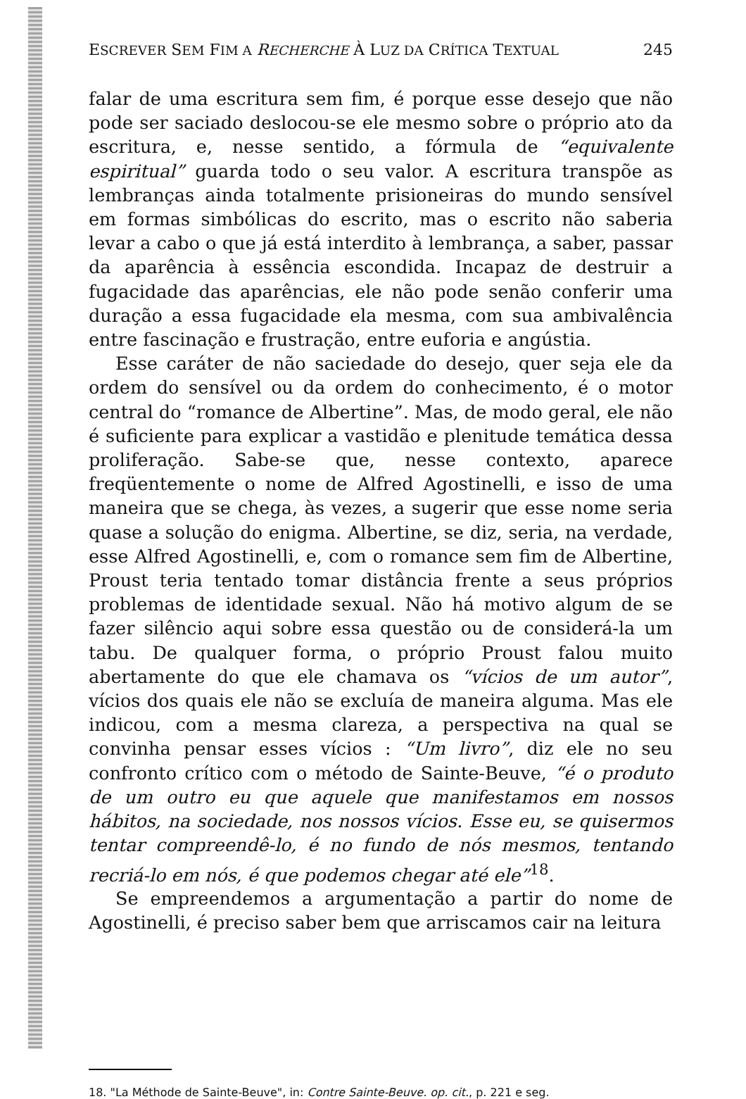ESCREVER SEM FIM A RECHERCHE À LUZ DA CRÍTICA TEXTUAL 245
falar de uma escritura sem fim, é porque esse desejo que não pode ser saciado deslocou-se ele mesmo sobre o próprio ato da escritura, e, nesse sentido, a fórmula de “equivalente espiritual” guarda todo o seu valor. A escritura transpõe as lembranças ainda totalmente prisioneiras do mundo sensível em formas simbólicas do escrito, mas o escrito não saberia levar a cabo o que já está interdito à lembrança, a saber, passar da aparência à essência escondida. Incapaz de destruir a fugacidade das aparências, ele não pode senão conferir uma duração a essa fugacidade ela mesma, com sua ambivalência entre fascinação e frustração, entre euforia e angústia.
Esse caráter de não saciedade do desejo, quer seja ele da ordem do sensível ou da ordem do conhecimento, é o motor central do “romance de Albertine”. Mas, de modo geral, ele não é suficiente para explicar a vastidão e plenitude temática dessa proliferação. Sabe-se que, nesse contexto, aparece freqüentemente o nome de Alfred Agostinelli, e isso de uma maneira que se chega, às vezes, a sugerir que esse nome seria quase a solução do enigma. Albertine, se diz, seria, na verdade, esse Alfred Agostinelli, e, com o romance sem fim de Albertine, Proust teria tentado tomar distância frente a seus próprios problemas de identidade sexual. Não há motivo algum de se fazer silêncio aqui sobre essa questão ou de considerá-la um tabu. De qualquer forma, o próprio Proust falou muito abertamente do que ele chamava os “vícios de um autor”, vícios dos quais ele não se excluía de maneira alguma. Mas ele indicou, com a mesma clareza, a perspectiva na qual se convinha pensar esses vícios : “Um livro”, diz ele no seu confronto crítico com o método de Sainte-Beuve, “é o produto de um outro eu que aquele que manifestamos em nossos hábitos, na sociedade, nos nossos vícios. Esse eu, se quisermos tentar compreendê-lo, é no fundo de nós mesmos, tentando recriá-lo em nós, é que podemos chegar até ele”<sup>18</sup>.
Se empreendemos a argumentação a partir do nome de Agostinelli, é preciso saber bem que arriscamos cair na leitura
18. "La Méthode de Sainte-Beuve", in: Contre Sainte-Beuve. op. cit., p. 221 e seg.